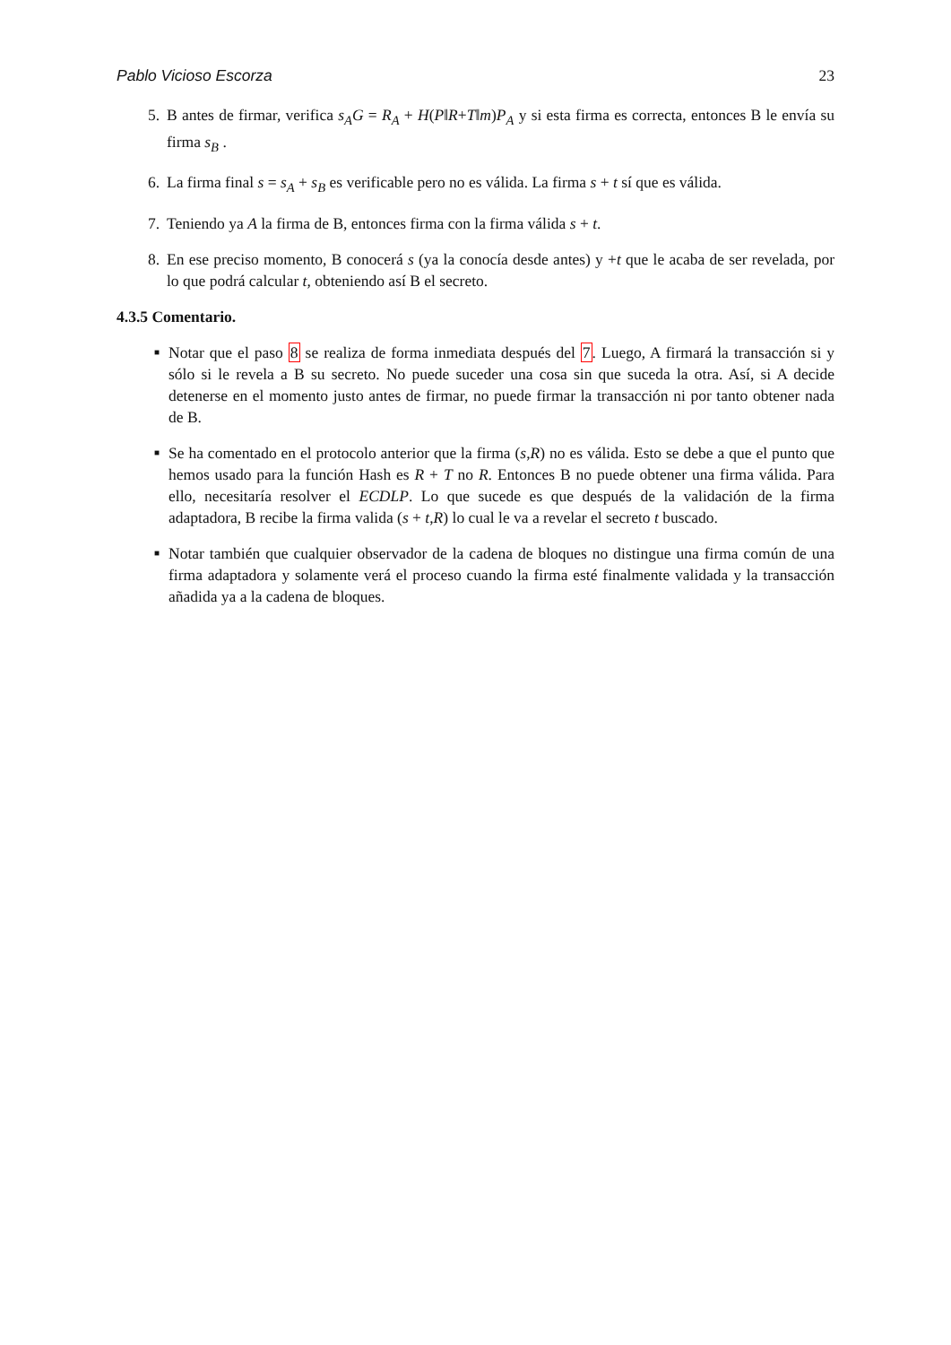Pablo Vicioso Escorza 23
5. B antes de firmar, verifica s<sub>A</sub>G = R<sub>A</sub> + H(P‖R+T‖m)P<sub>A</sub> y si esta firma es correcta, entonces B le envía su firma s<sub>B</sub> .
6. La firma final s = s<sub>A</sub> + s<sub>B</sub> es verificable pero no es válida. La firma s + t sí que es válida.
7. Teniendo ya A la firma de B, entonces firma con la firma válida s + t.
8. En ese preciso momento, B conocerá s (ya la conocía desde antes) y +t que le acaba de ser revelada, por lo que podrá calcular t, obteniendo así B el secreto.
4.3.5 Comentario.
■
Notar que el paso 8 se realiza de forma inmediata después del 7. Luego, A firmará la transacción si y sólo si le revela a B su secreto. No puede suceder una cosa sin que suceda la otra. Así, si A decide detenerse en el momento justo antes de firmar, no puede firmar la transacción ni por tanto obtener nada de B.
■
Se ha comentado en el protocolo anterior que la firma (s,R) no es válida. Esto se debe a que el punto que hemos usado para la función Hash es R + T no R. Entonces B no puede obtener una firma válida. Para ello, necesitaría resolver el ECDLP. Lo que sucede es que después de la validación de la firma adaptadora, B recibe la firma valida (s + t,R) lo cual le va a revelar el secreto t buscado.
■
Notar también que cualquier observador de la cadena de bloques no distingue una firma común de una firma adaptadora y solamente verá el proceso cuando la firma esté finalmente validada y la transacción añadida ya a la cadena de bloques.